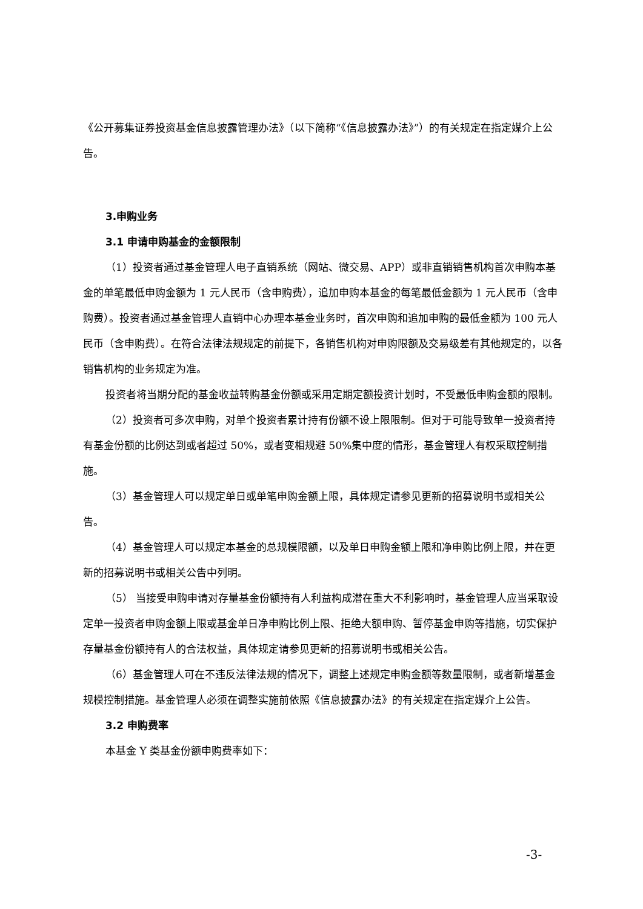《公开募集证券投资基金信息披露管理办法》（以下简称“《信息披露办法》”）的有关规定在指定媒介上公告。
3.申购业务
3.1 申请申购基金的金额限制
（1）投资者通过基金管理人电子直销系统（网站、微交易、APP）或非直销销售机构首次申购本基金的单笔最低申购金额为 1 元人民币（含申购费），追加申购本基金的每笔最低金额为 1 元人民币（含申购费）。投资者通过基金管理人直销中心办理本基金业务时，首次申购和追加申购的最低金额为 100 元人民币（含申购费）。在符合法律法规规定的前提下，各销售机构对申购限额及交易级差有其他规定的，以各销售机构的业务规定为准。
投资者将当期分配的基金收益转购基金份额或采用定期定额投资计划时，不受最低申购金额的限制。
（2）投资者可多次申购，对单个投资者累计持有份额不设上限限制。但对于可能导致单一投资者持有基金份额的比例达到或者超过 50%，或者变相规避 50%集中度的情形，基金管理人有权采取控制措施。
（3）基金管理人可以规定单日或单笔申购金额上限，具体规定请参见更新的招募说明书或相关公告。
（4）基金管理人可以规定本基金的总规模限额，以及单日申购金额上限和净申购比例上限，并在更新的招募说明书或相关公告中列明。
（5） 当接受申购申请对存量基金份额持有人利益构成潜在重大不利影响时，基金管理人应当采取设定单一投资者申购金额上限或基金单日净申购比例上限、拒绝大额申购、暂停基金申购等措施，切实保护存量基金份额持有人的合法权益，具体规定请参见更新的招募说明书或相关公告。
（6）基金管理人可在不违反法律法规的情况下，调整上述规定申购金额等数量限制，或者新增基金规模控制措施。基金管理人必须在调整实施前依照《信息披露办法》的有关规定在指定媒介上公告。
3.2 申购费率
本基金 Y 类基金份额申购费率如下：
-3-